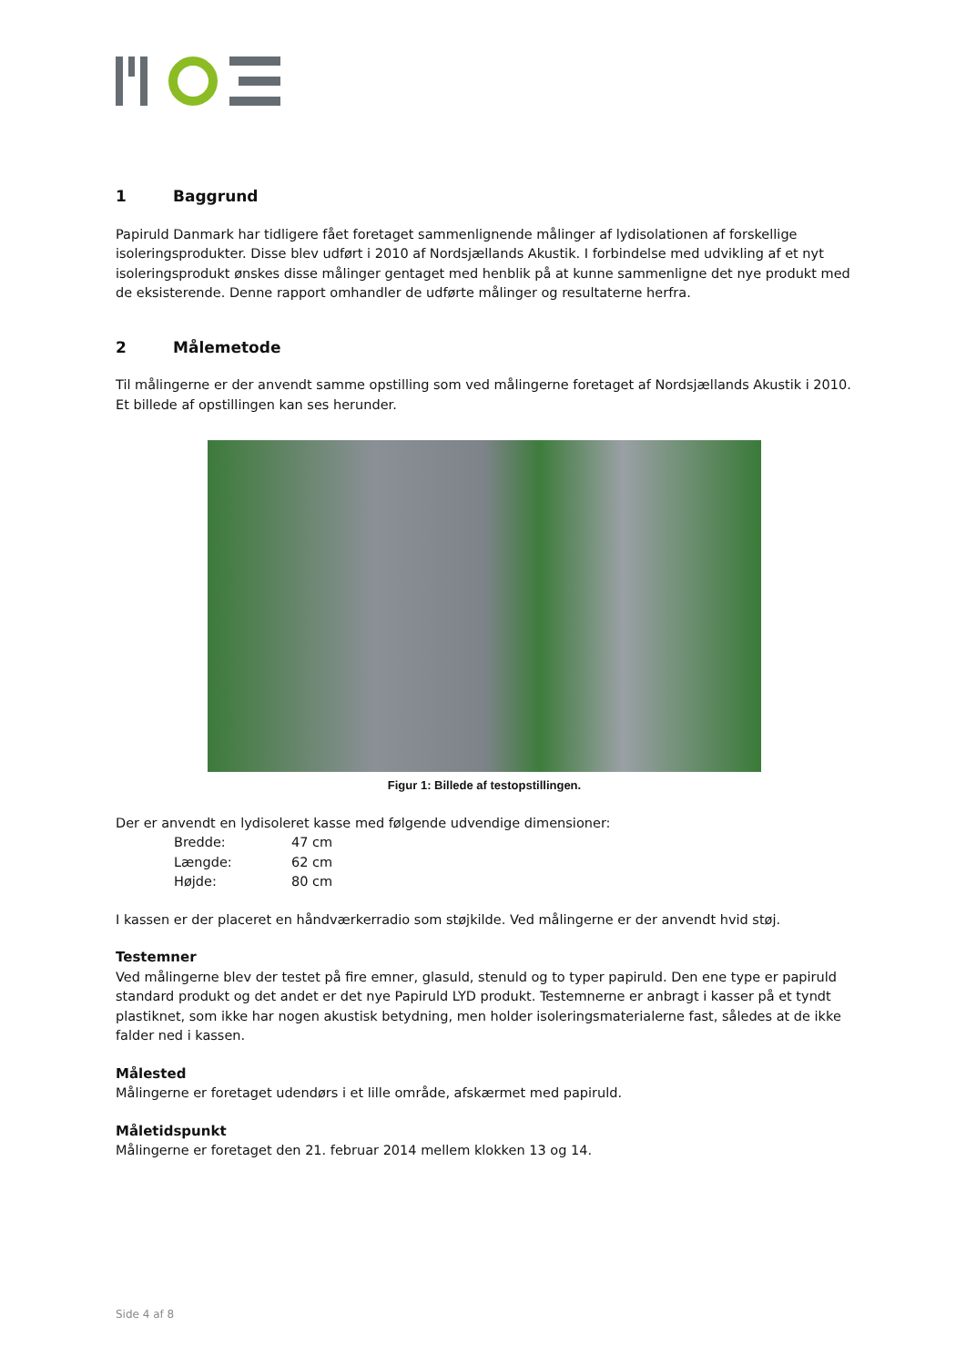1 Baggrund
Papiruld Danmark har tidligere fået foretaget sammenlignende målinger af lydisolationen af forskellige isoleringsprodukter. Disse blev udført i 2010 af Nordsjællands Akustik. I forbindelse med udvikling af et nyt isoleringsprodukt ønskes disse målinger gentaget med henblik på at kunne sammenligne det nye produkt med de eksisterende. Denne rapport omhandler de udførte målinger og resultaterne herfra.
2 Målemetode
Til målingerne er der anvendt samme opstilling som ved målingerne foretaget af Nordsjællands Akustik i 2010. Et billede af opstillingen kan ses herunder.
Figur 1: Billede af testopstillingen.
Der er anvendt en lydisoleret kasse med følgende udvendige dimensioner:
| Bredde: | 47 cm |
| Længde: | 62 cm |
| Højde: | 80 cm |
I kassen er der placeret en håndværkerradio som støjkilde. Ved målingerne er der anvendt hvid støj.
Testemner
Ved målingerne blev der testet på fire emner, glasuld, stenuld og to typer papiruld. Den ene type er papiruld standard produkt og det andet er det nye Papiruld LYD produkt. Testemnerne er anbragt i kasser på et tyndt plastiknet, som ikke har nogen akustisk betydning, men holder isoleringsmaterialerne fast, således at de ikke falder ned i kassen.
Målested
Målingerne er foretaget udendørs i et lille område, afskærmet med papiruld.
Måletidspunkt
Målingerne er foretaget den 21. februar 2014 mellem klokken 13 og 14.
Side 4 af 8